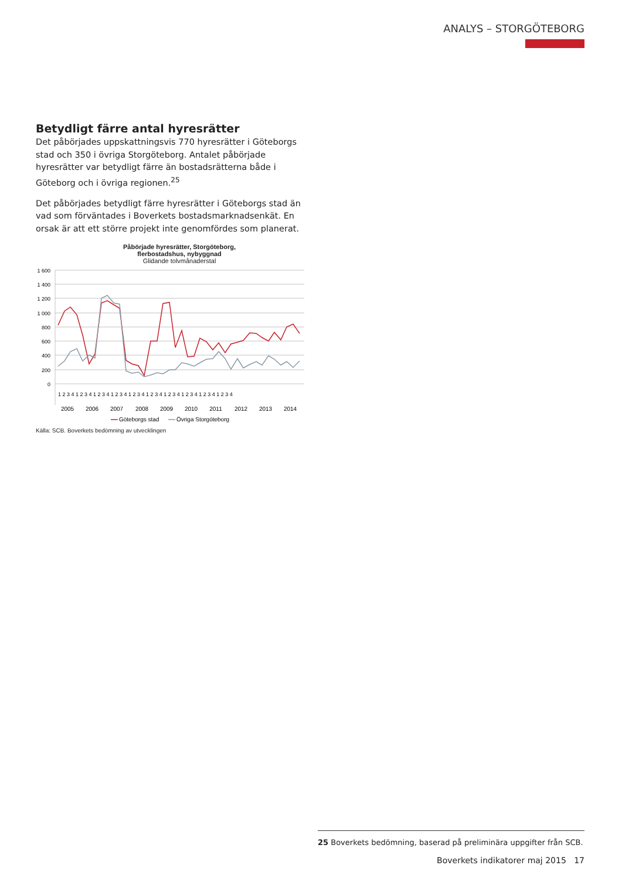ANALYS – STORGÖTEBORG
Betydligt färre antal hyresrätter
Det påbörjades uppskattningsvis 770 hyresrätter i Göteborgs stad och 350 i övriga Storgöteborg. Antalet påbörjade hyresrätter var betydligt färre än bostadsrätterna både i Göteborg och i övriga regionen.<sup>25</sup>
Det påbörjades betydligt färre hyresrätter i Göteborgs stad än vad som förväntades i Boverkets bostadsmarknadsenkät. En orsak är att ett större projekt inte genomfördes som planerat.
Påbörjade hyresrätter, Storgöteborg,
flerbostadshus, nybyggnad
Glidande tolvmånaderstal
1 600
1 400
1 200
1 000
800
600
400
200
0
1 2 3 4 1 2 3 4 1 2 3 4 1 2 3 4 1 2 3 4 1 2 3 4 1 2 3 4 1 2 3 4 1 2 3 4 1 2 3 4
2005
2006
2007
2008
2009
2010
2011
2012
2013
2014
Göteborgs stad
Övriga Storgöteborg
Källa: SCB. Boverkets bedömning av utvecklingen
25 Boverkets bedömning, baserad på preliminära uppgifter från SCB.
Boverkets indikatorer maj 2015 17